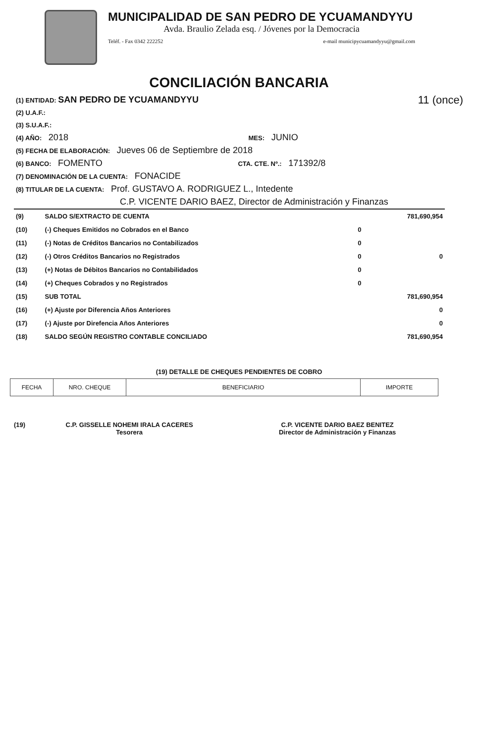MUNICIPALIDAD DE SAN PEDRO DE YCUAMANDYYU
Avda. Braulio Zelada esq. / Jóvenes por la Democracia
Teléf. - Fax 0342 222252 e-mail municipycuamandyyu@gmail.com
CONCILIACIÓN BANCARIA
(1) ENTIDAD: SAN PEDRO DE YCUAMANDYYU 11 (once)
(2) U.A.F.:
(3) S.U.A.F.:
(4) AÑO: 2018 MES: JUNIO
(5) FECHA DE ELABORACIÓN: Jueves 06 de Septiembre de 2018
(6) BANCO: FOMENTO CTA. CTE. Nº.: 171392/8
(7) DENOMINACIÓN DE LA CUENTA: FONACIDE
(8) TITULAR DE LA CUENTA: Prof. GUSTAVO A. RODRIGUEZ L., Intedente
C.P. VICENTE DARIO BAEZ, Director de Administración y Finanzas
| (9) | SALDO S/EXTRACTO DE CUENTA | | 781,690,954 |
| (10) | (-) Cheques Emitidos no Cobrados en el Banco | 0 | |
| (11) | (-) Notas de Créditos Bancarios no Contabilizados | 0 | |
| (12) | (-) Otros Créditos Bancarios no Registrados | 0 | 0 |
| (13) | (+) Notas de Débitos Bancarios no Contabilidados | 0 | |
| (14) | (+) Cheques Cobrados y no Registrados | 0 | |
| (15) | SUB TOTAL | | 781,690,954 |
| (16) | (+) Ajuste por Diferencia Años Anteriores | | 0 |
| (17) | (-) Ajuste por Direfencia Años Anteriores | | 0 |
| (18) | SALDO SEGÚN REGISTRO CONTABLE CONCILIADO | | 781,690,954 |
(19) DETALLE DE CHEQUES PENDIENTES DE COBRO
| FECHA | NRO. CHEQUE | BENEFICIARIO | IMPORTE |
| --- | --- | --- | --- |
(19) C.P. GISSELLE NOHEMI IRALA CACERES
Tesorera
C.P. VICENTE DARIO BAEZ BENITEZ
Director de Administración y Finanzas